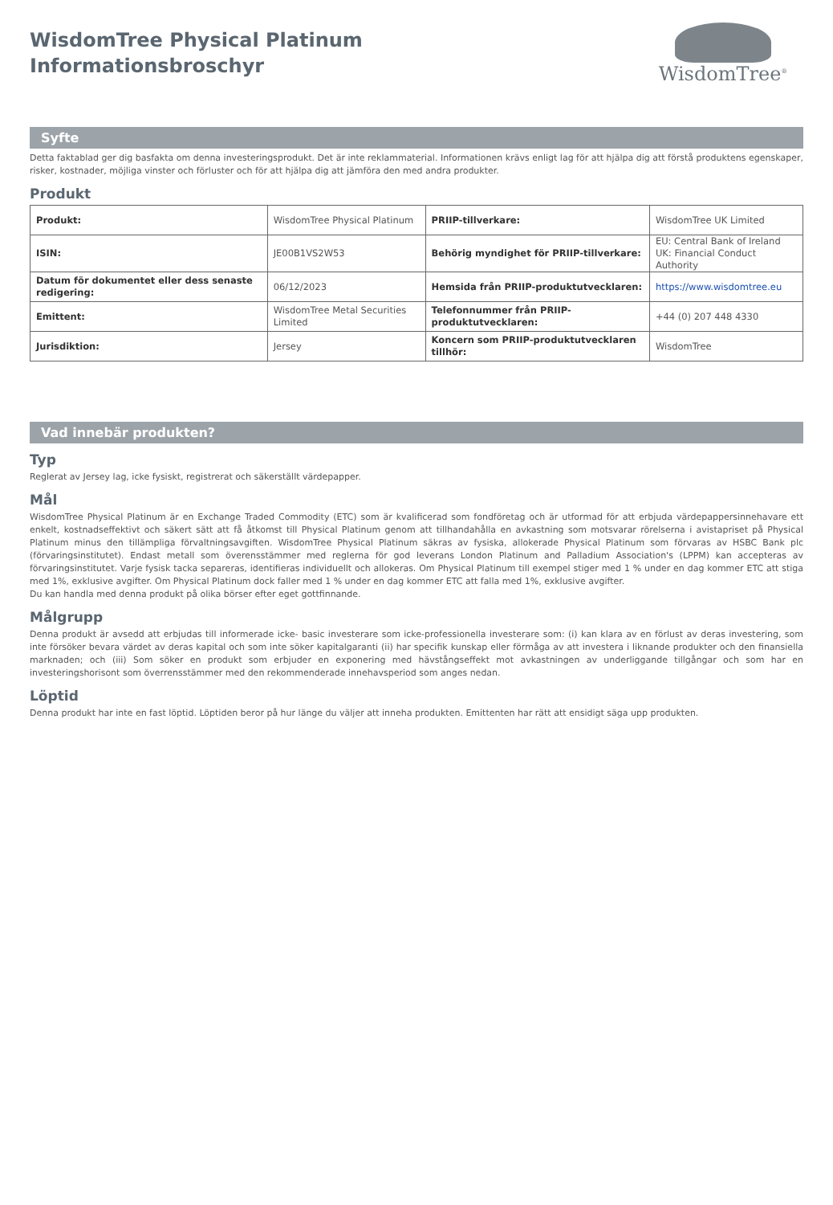WisdomTree Physical Platinum
Informationsbroschyr
WisdomTree<sup>®</sup>
Syfte
Detta faktablad ger dig basfakta om denna investeringsprodukt. Det är inte reklammaterial. Informationen krävs enligt lag för att hjälpa dig att förstå produktens egenskaper, risker, kostnader, möjliga vinster och förluster och för att hjälpa dig att jämföra den med andra produkter.
Produkt
| Produkt: | WisdomTree Physical Platinum | PRIIP-tillverkare: | WisdomTree UK Limited |
| ISIN: | JE00B1VS2W53 | Behörig myndighet för PRIIP-tillverkare: | EU: Central Bank of Ireland UK: Financial Conduct Authority |
| Datum för dokumentet eller dess senaste redigering: | 06/12/2023 | Hemsida från PRIIP-produktutvecklaren: | https://www.wisdomtree.eu |
| Emittent: | WisdomTree Metal Securities Limited | Telefonnummer från PRIIP-produktutvecklaren: | +44 (0) 207 448 4330 |
| Jurisdiktion: | Jersey | Koncern som PRIIP-produktutvecklaren tillhör: | WisdomTree |
Vad innebär produkten?
Typ
Reglerat av Jersey lag, icke fysiskt, registrerat och säkerställt värdepapper.
Mål
WisdomTree Physical Platinum är en Exchange Traded Commodity (ETC) som är kvalificerad som fondföretag och är utformad för att erbjuda värdepappersinnehavare ett enkelt, kostnadseffektivt och säkert sätt att få åtkomst till Physical Platinum genom att tillhandahålla en avkastning som motsvarar rörelserna i avistapriset på Physical Platinum minus den tillämpliga förvaltningsavgiften. WisdomTree Physical Platinum säkras av fysiska, allokerade Physical Platinum som förvaras av HSBC Bank plc (förvaringsinstitutet). Endast metall som överensstämmer med reglerna för god leverans London Platinum and Palladium Association's (LPPM) kan accepteras av förvaringsinstitutet. Varje fysisk tacka separeras, identifieras individuellt och allokeras. Om Physical Platinum till exempel stiger med 1 % under en dag kommer ETC att stiga med 1%, exklusive avgifter. Om Physical Platinum dock faller med 1 % under en dag kommer ETC att falla med 1%, exklusive avgifter.
Du kan handla med denna produkt på olika börser efter eget gottfinnande.
Målgrupp
Denna produkt är avsedd att erbjudas till informerade icke- basic investerare som icke-professionella investerare som: (i) kan klara av en förlust av deras investering, som inte försöker bevara värdet av deras kapital och som inte söker kapitalgaranti (ii) har specifik kunskap eller förmåga av att investera i liknande produkter och den finansiella marknaden; och (iii) Som söker en produkt som erbjuder en exponering med hävstångseffekt mot avkastningen av underliggande tillgångar och som har en investeringshorisont som överrensstämmer med den rekommenderade innehavsperiod som anges nedan.
Löptid
Denna produkt har inte en fast löptid. Löptiden beror på hur länge du väljer att inneha produkten. Emittenten har rätt att ensidigt säga upp produkten.